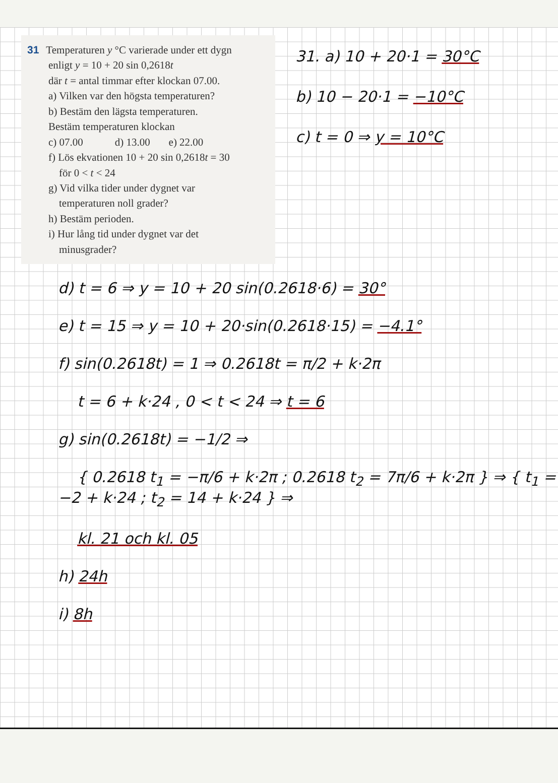31 Temperaturen y °C varierade under ett dygn
enligt y = 10 + 20 sin 0,2618t
där t = antal timmar efter klockan 07.00.
a) Vilken var den högsta temperaturen?
b) Bestäm den lägsta temperaturen.
Bestäm temperaturen klockan
c) 07.00 d) 13.00 e) 22.00
f) Lös ekvationen 10 + 20 sin 0,2618t = 30
för 0 < t < 24
g) Vid vilka tider under dygnet var
temperaturen noll grader?
h) Bestäm perioden.
i) Hur lång tid under dygnet var det
minusgrader?
31. a) 10 + 20·1 = 30°C
b) 10 − 20·1 = −10°C
c) t = 0 ⇒ y = 10°C
d) t = 6 ⇒ y = 10 + 20 sin(0.2618·6) = 30°
e) t = 15 ⇒ y = 10 + 20·sin(0.2618·15) = −4.1°
f) sin(0.2618t) = 1 ⇒ 0.2618t = π/2 + k·2π
t = 6 + k·24 , 0 < t < 24 ⇒ t = 6
g) sin(0.2618t) = −1/2 ⇒
{ 0.2618 t<sub>1</sub> = −π/6 + k·2π ; 0.2618 t<sub>2</sub> = 7π/6 + k·2π } ⇒ { t<sub>1</sub> = −2 + k·24 ; t<sub>2</sub> = 14 + k·24 } ⇒
kl. 21 och kl. 05
h) 24h
i) 8h